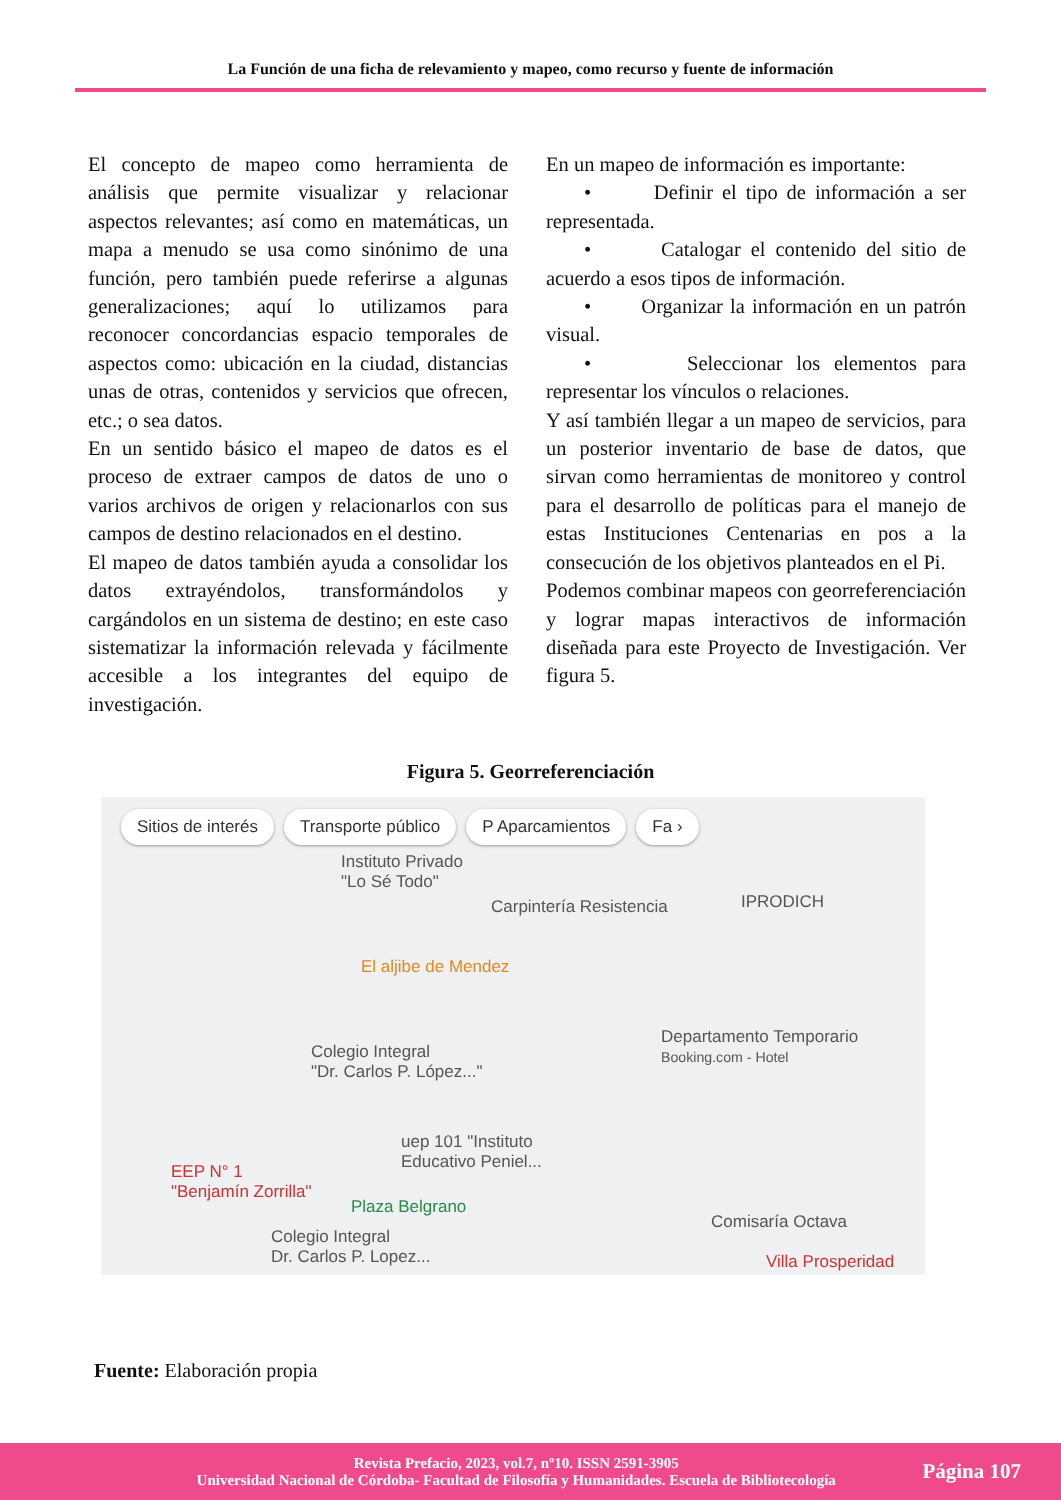La Función de una ficha de relevamiento y mapeo, como recurso y fuente de información
El concepto de mapeo como herramienta de análisis que permite visualizar y relacionar aspectos relevantes; así como en matemáticas, un mapa a menudo se usa como sinónimo de una función, pero también puede referirse a algunas generalizaciones; aquí lo utilizamos para reconocer concordancias espacio temporales de aspectos como: ubicación en la ciudad, distancias unas de otras, contenidos y servicios que ofrecen, etc.; o sea datos.
En un sentido básico el mapeo de datos es el proceso de extraer campos de datos de uno o varios archivos de origen y relacionarlos con sus campos de destino relacionados en el destino.
El mapeo de datos también ayuda a consolidar los datos extrayéndolos, transformándolos y cargándolos en un sistema de destino; en este caso sistematizar la información relevada y fácilmente accesible a los integrantes del equipo de investigación.
En un mapeo de información es importante:
• Definir el tipo de información a ser representada.
• Catalogar el contenido del sitio de acuerdo a esos tipos de información.
• Organizar la información en un patrón visual.
• Seleccionar los elementos para representar los vínculos o relaciones.
Y así también llegar a un mapeo de servicios, para un posterior inventario de base de datos, que sirvan como herramientas de monitoreo y control para el desarrollo de políticas para el manejo de estas Instituciones Centenarias en pos a la consecución de los objetivos planteados en el Pi.
Podemos combinar mapeos con georreferenciación y lograr mapas interactivos de información diseñada para este Proyecto de Investigación. Ver figura 5.
Figura 5. Georreferenciación
Sitios de interés Transporte público P Aparcamientos Fa ›
Instituto Privado
"Lo Sé Todo"
Carpintería Resistencia IPRODICH
El aljibe de Mendez
Departamento Temporario
Booking.com - Hotel Colegio Integral
"Dr. Carlos P. López..."
uep 101 "Instituto
Educativo Peniel... EEP N° 1
"Benjamín Zorrilla"
Plaza Belgrano
Colegio Integral
Dr. Carlos P. Lopez...
Comisaría Octava
Villa Prosperidad
Fuente: Elaboración propia
Revista Prefacio, 2023, vol.7, nº10. ISSN 2591-3905
Universidad Nacional de Córdoba- Facultad de Filosofía y Humanidades. Escuela de Bibliotecología
Página 107